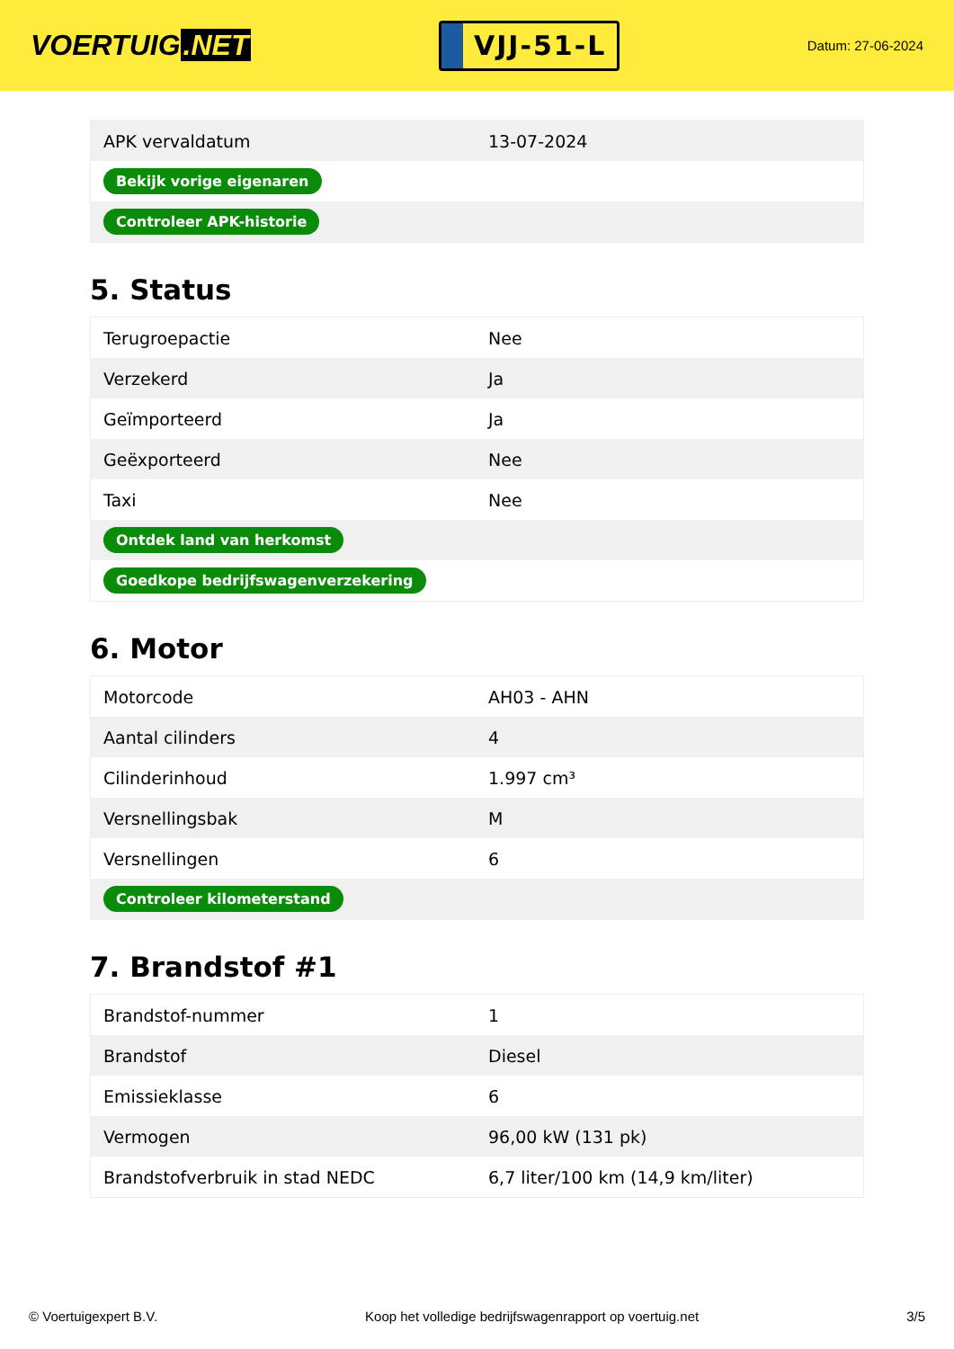VOERTUIG.NET
VJJ-51-L
Datum: 27-06-2024
| APK vervaldatum | 13-07-2024 |
| Bekijk vorige eigenaren | |
| Controleer APK-historie | |
5. Status
| Terugroepactie | Nee |
| Verzekerd | Ja |
| Geïmporteerd | Ja |
| Geëxporteerd | Nee |
| Taxi | Nee |
| Ontdek land van herkomst | |
| Goedkope bedrijfswagenverzekering | |
6. Motor
| Motorcode | AH03 - AHN |
| Aantal cilinders | 4 |
| Cilinderinhoud | 1.997 cm³ |
| Versnellingsbak | M |
| Versnellingen | 6 |
| Controleer kilometerstand | |
7. Brandstof #1
| Brandstof-nummer | 1 |
| Brandstof | Diesel |
| Emissieklasse | 6 |
| Vermogen | 96,00 kW (131 pk) |
| Brandstofverbruik in stad NEDC | 6,7 liter/100 km (14,9 km/liter) |
© Voertuigexpert B.V. Koop het volledige bedrijfswagenrapport op voertuig.net 3/5